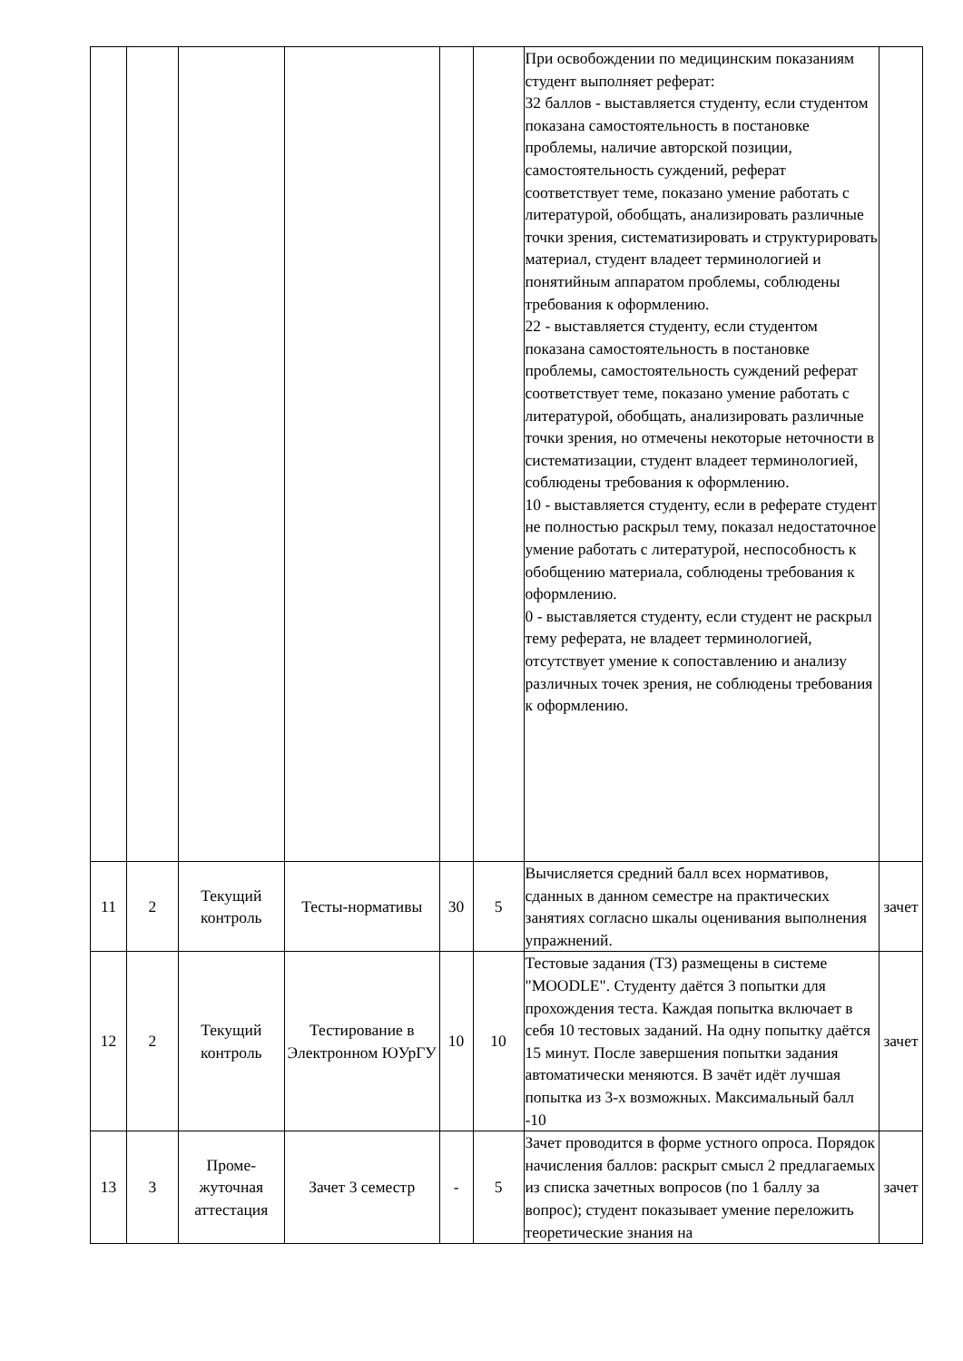| | | | | | | При освобождении по медицинским показаниям студент выполняет реферат: 32 баллов - выставляется студенту, если студентом показана самостоятельность в постановке проблемы, наличие авторской позиции, самостоятельность суждений, реферат соответствует теме, показано умение работать с литературой, обобщать, анализировать различные точки зрения, систематизировать и структурировать материал, студент владеет терминологией и понятийным аппаратом проблемы, соблюдены требования к оформлению. 22 - выставляется студенту, если студентом показана самостоятельность в постановке проблемы, самостоятельность суждений реферат соответствует теме, показано умение работать с литературой, обобщать, анализировать различные точки зрения, но отмечены некоторые неточности в систематизации, студент владеет терминологией, соблюдены требования к оформлению. 10 - выставляется студенту, если в реферате студент не полностью раскрыл тему, показал недостаточное умение работать с литературой, неспособность к обобщению материала, соблюдены требования к оформлению. 0 - выставляется студенту, если студент не раскрыл тему реферата, не владеет терминологией, отсутствует умение к сопоставлению и анализу различных точек зрения, не соблюдены требования к оформлению. | |
| 11 | 2 | Текущий контроль | Тесты-нормативы | 30 | 5 | Вычисляется средний балл всех нормативов, сданных в данном семестре на практических занятиях согласно шкалы оценивания выполнения упражнений. | зачет |
| 12 | 2 | Текущий контроль | Тестирование в Электронном ЮУрГУ | 10 | 10 | Тестовые задания (ТЗ) размещены в системе "MOODLE". Студенту даётся 3 попытки для прохождения теста. Каждая попытка включает в себя 10 тестовых заданий. На одну попытку даётся 15 минут. После завершения попытки задания автоматически меняются. В зачёт идёт лучшая попытка из 3-х возможных. Максимальный балл -10 | зачет |
| 13 | 3 | Проме-жуточная аттестация | Зачет 3 семестр | - | 5 | Зачет проводится в форме устного опроса. Порядок начисления баллов: раскрыт смысл 2 предлагаемых из списка зачетных вопросов (по 1 баллу за вопрос); студент показывает умение переложить теоретические знания на | зачет |